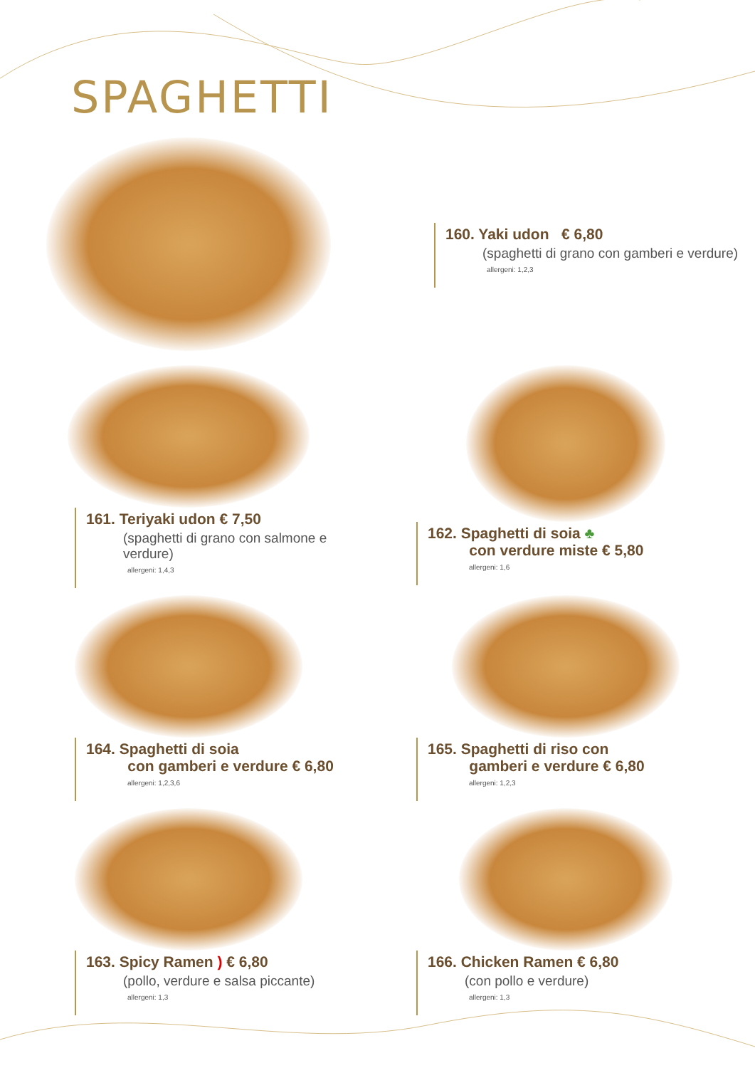SPAGHETTI
160. Yaki udon € 6,80
(spaghetti di grano con gamberi e verdure)
allergeni: 1,2,3
161. Teriyaki udon € 7,50
(spaghetti di grano con salmone e verdure)
allergeni: 1,4,3
162. Spaghetti di soia ♣
con verdure miste € 5,80
allergeni: 1,6
164. Spaghetti di soia
con gamberi e verdure € 6,80
allergeni: 1,2,3,6
165. Spaghetti di riso con
gamberi e verdure € 6,80
allergeni: 1,2,3
163. Spicy Ramen ) € 6,80
(pollo, verdure e salsa piccante)
allergeni: 1,3
166. Chicken Ramen € 6,80
(con pollo e verdure)
allergeni: 1,3